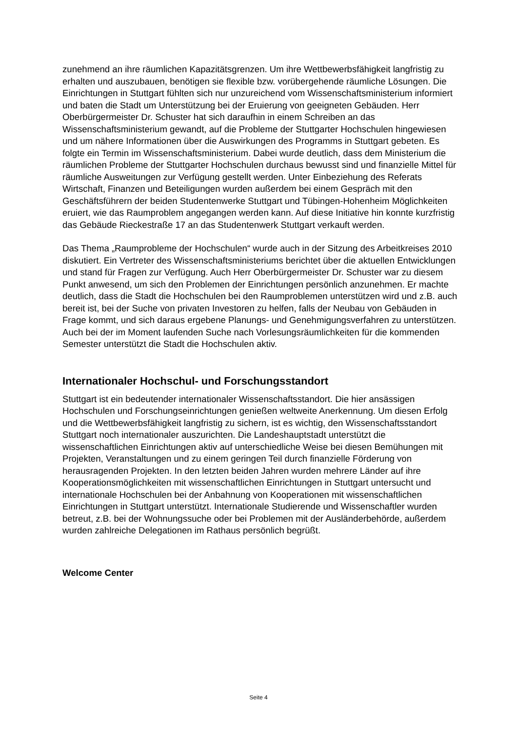zunehmend an ihre räumlichen Kapazitätsgrenzen. Um ihre Wettbewerbsfähigkeit langfristig zu erhalten und auszubauen, benötigen sie flexible bzw. vorübergehende räumliche Lösungen. Die Einrichtungen in Stuttgart fühlten sich nur unzureichend vom Wissenschaftsministerium informiert und baten die Stadt um Unterstützung bei der Eruierung von geeigneten Gebäuden. Herr Oberbürgermeister Dr. Schuster hat sich daraufhin in einem Schreiben an das Wissenschaftsministerium gewandt, auf die Probleme der Stuttgarter Hochschulen hingewiesen und um nähere Informationen über die Auswirkungen des Programms in Stuttgart gebeten. Es folgte ein Termin im Wissenschaftsministerium. Dabei wurde deutlich, dass dem Ministerium die räumlichen Probleme der Stuttgarter Hochschulen durchaus bewusst sind und finanzielle Mittel für räumliche Ausweitungen zur Verfügung gestellt werden. Unter Einbeziehung des Referats Wirtschaft, Finanzen und Beteiligungen wurden außerdem bei einem Gespräch mit den Geschäftsführern der beiden Studentenwerke Stuttgart und Tübingen-Hohenheim Möglichkeiten eruiert, wie das Raumproblem angegangen werden kann. Auf diese Initiative hin konnte kurzfristig das Gebäude Rieckestraße 17 an das Studentenwerk Stuttgart verkauft werden.
Das Thema „Raumprobleme der Hochschulen“ wurde auch in der Sitzung des Arbeitkreises 2010 diskutiert. Ein Vertreter des Wissenschaftsministeriums berichtet über die aktuellen Entwicklungen und stand für Fragen zur Verfügung. Auch Herr Oberbürgermeister Dr. Schuster war zu diesem Punkt anwesend, um sich den Problemen der Einrichtungen persönlich anzunehmen. Er machte deutlich, dass die Stadt die Hochschulen bei den Raumproblemen unterstützen wird und z.B. auch bereit ist, bei der Suche von privaten Investoren zu helfen, falls der Neubau von Gebäuden in Frage kommt, und sich daraus ergebene Planungs- und Genehmigungsverfahren zu unterstützen. Auch bei der im Moment laufenden Suche nach Vorlesungsräumlichkeiten für die kommenden Semester unterstützt die Stadt die Hochschulen aktiv.
Internationaler Hochschul- und Forschungsstandort
Stuttgart ist ein bedeutender internationaler Wissenschaftsstandort. Die hier ansässigen Hochschulen und Forschungseinrichtungen genießen weltweite Anerkennung. Um diesen Erfolg und die Wettbewerbsfähigkeit langfristig zu sichern, ist es wichtig, den Wissenschaftsstandort Stuttgart noch internationaler auszurichten. Die Landeshauptstadt unterstützt die wissenschaftlichen Einrichtungen aktiv auf unterschiedliche Weise bei diesen Bemühungen mit Projekten, Veranstaltungen und zu einem geringen Teil durch finanzielle Förderung von herausragenden Projekten. In den letzten beiden Jahren wurden mehrere Länder auf ihre Kooperationsmöglichkeiten mit wissenschaftlichen Einrichtungen in Stuttgart untersucht und internationale Hochschulen bei der Anbahnung von Kooperationen mit wissenschaftlichen Einrichtungen in Stuttgart unterstützt. Internationale Studierende und Wissenschaftler wurden betreut, z.B. bei der Wohnungssuche oder bei Problemen mit der Ausländerbehörde, außerdem wurden zahlreiche Delegationen im Rathaus persönlich begrüßt.
Welcome Center
Seite 4